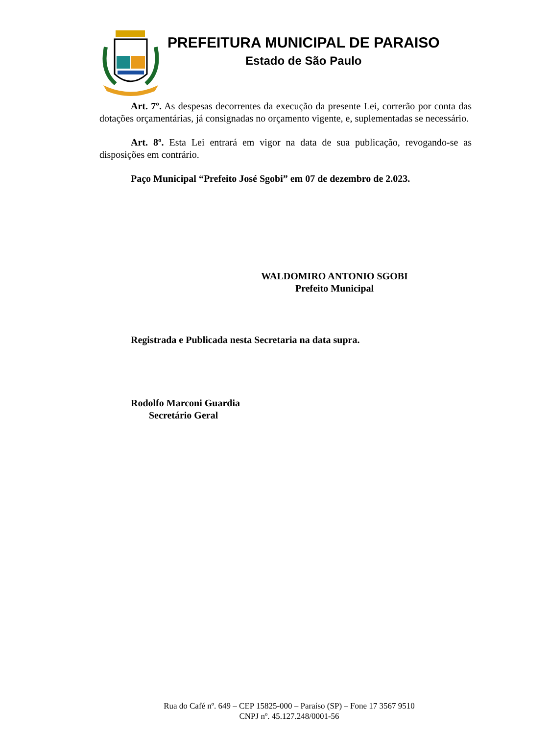PREFEITURA MUNICIPAL DE PARAISO
Estado de São Paulo
Art. 7º. As despesas decorrentes da execução da presente Lei, correrão por conta das dotações orçamentárias, já consignadas no orçamento vigente, e, suplementadas se necessário.
Art. 8º. Esta Lei entrará em vigor na data de sua publicação, revogando-se as disposições em contrário.
Paço Municipal “Prefeito José Sgobi” em 07 de dezembro de 2.023.
WALDOMIRO ANTONIO SGOBI
Prefeito Municipal
Registrada e Publicada nesta Secretaria na data supra.
Rodolfo Marconi Guardia
Secretário Geral
Rua do Café nº. 649 – CEP 15825-000 – Paraíso (SP) – Fone 17 3567 9510
CNPJ nº. 45.127.248/0001-56